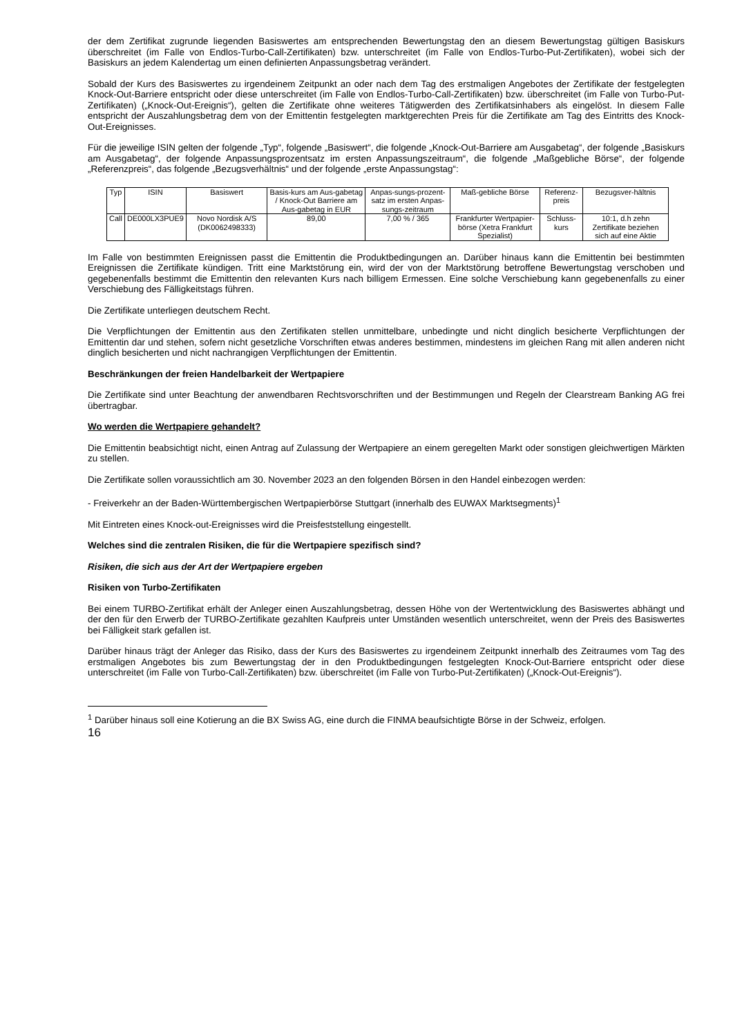der dem Zertifikat zugrunde liegenden Basiswertes am entsprechenden Bewertungstag den an diesem Bewertungstag gültigen Basiskurs überschreitet (im Falle von Endlos-Turbo-Call-Zertifikaten) bzw. unterschreitet (im Falle von Endlos-Turbo-Put-Zertifikaten), wobei sich der Basiskurs an jedem Kalendertag um einen definierten Anpassungsbetrag verändert.
Sobald der Kurs des Basiswertes zu irgendeinem Zeitpunkt an oder nach dem Tag des erstmaligen Angebotes der Zertifikate der festgelegten Knock-Out-Barriere entspricht oder diese unterschreitet (im Falle von Endlos-Turbo-Call-Zertifikaten) bzw. überschreitet (im Falle von Turbo-Put-Zertifikaten) („Knock-Out-Ereignis“), gelten die Zertifikate ohne weiteres Tätigwerden des Zertifikatsinhabers als eingelöst. In diesem Falle entspricht der Auszahlungsbetrag dem von der Emittentin festgelegten marktgerechten Preis für die Zertifikate am Tag des Eintritts des Knock-Out-Ereignisses.
Für die jeweilige ISIN gelten der folgende „Typ“, folgende „Basiswert“, die folgende „Knock-Out-Barriere am Ausgabetag“, der folgende „Basiskurs am Ausgabetag“, der folgende Anpassungsprozentsatz im ersten Anpassungszeitraum“, die folgende „Maßgebliche Börse“, der folgende „Referenzpreis“, das folgende „Bezugsverhältnis“ und der folgende „erste Anpassungstag“:
| Typ | ISIN | Basiswert | Basis-kurs am Aus-gabetag / Knock-Out Barriere am Aus-gabetag in EUR | Anpas-sungs-prozent-satz im ersten Anpas-sungs-zeitraum | Maß-gebliche Börse | Referenz-preis | Bezugsver-hältnis |
| Call | DE000LX3PUE9 | Novo Nordisk A/S (DK0062498333) | 89,00 | 7,00 % / 365 | Frankfurter Wertpapier-börse (Xetra Frankfurt Spezialist) | Schluss-kurs | 10:1, d.h zehn Zertifikate beziehen sich auf eine Aktie |
Im Falle von bestimmten Ereignissen passt die Emittentin die Produktbedingungen an. Darüber hinaus kann die Emittentin bei bestimmten Ereignissen die Zertifikate kündigen. Tritt eine Marktstörung ein, wird der von der Marktstörung betroffene Bewertungstag verschoben und gegebenenfalls bestimmt die Emittentin den relevanten Kurs nach billigem Ermessen. Eine solche Verschiebung kann gegebenenfalls zu einer Verschiebung des Fälligkeitstags führen.
Die Zertifikate unterliegen deutschem Recht.
Die Verpflichtungen der Emittentin aus den Zertifikaten stellen unmittelbare, unbedingte und nicht dinglich besicherte Verpflichtungen der Emittentin dar und stehen, sofern nicht gesetzliche Vorschriften etwas anderes bestimmen, mindestens im gleichen Rang mit allen anderen nicht dinglich besicherten und nicht nachrangigen Verpflichtungen der Emittentin.
Beschränkungen der freien Handelbarkeit der Wertpapiere
Die Zertifikate sind unter Beachtung der anwendbaren Rechtsvorschriften und der Bestimmungen und Regeln der Clearstream Banking AG frei übertragbar.
Wo werden die Wertpapiere gehandelt?
Die Emittentin beabsichtigt nicht, einen Antrag auf Zulassung der Wertpapiere an einem geregelten Markt oder sonstigen gleichwertigen Märkten zu stellen.
Die Zertifikate sollen voraussichtlich am 30. November 2023 an den folgenden Börsen in den Handel einbezogen werden:
- Freiverkehr an der Baden-Württembergischen Wertpapierbörse Stuttgart (innerhalb des EUWAX Marktsegments)<sup>1</sup>
Mit Eintreten eines Knock-out-Ereignisses wird die Preisfeststellung eingestellt.
Welches sind die zentralen Risiken, die für die Wertpapiere spezifisch sind?
Risiken, die sich aus der Art der Wertpapiere ergeben
Risiken von Turbo-Zertifikaten
Bei einem TURBO-Zertifikat erhält der Anleger einen Auszahlungsbetrag, dessen Höhe von der Wertentwicklung des Basiswertes abhängt und der den für den Erwerb der TURBO-Zertifikate gezahlten Kaufpreis unter Umständen wesentlich unterschreitet, wenn der Preis des Basiswertes bei Fälligkeit stark gefallen ist.
Darüber hinaus trägt der Anleger das Risiko, dass der Kurs des Basiswertes zu irgendeinem Zeitpunkt innerhalb des Zeitraumes vom Tag des erstmaligen Angebotes bis zum Bewertungstag der in den Produktbedingungen festgelegten Knock-Out-Barriere entspricht oder diese unterschreitet (im Falle von Turbo-Call-Zertifikaten) bzw. überschreitet (im Falle von Turbo-Put-Zertifikaten) („Knock-Out-Ereignis“).
<sup>1</sup> Darüber hinaus soll eine Kotierung an die BX Swiss AG, eine durch die FINMA beaufsichtigte Börse in der Schweiz, erfolgen.
16